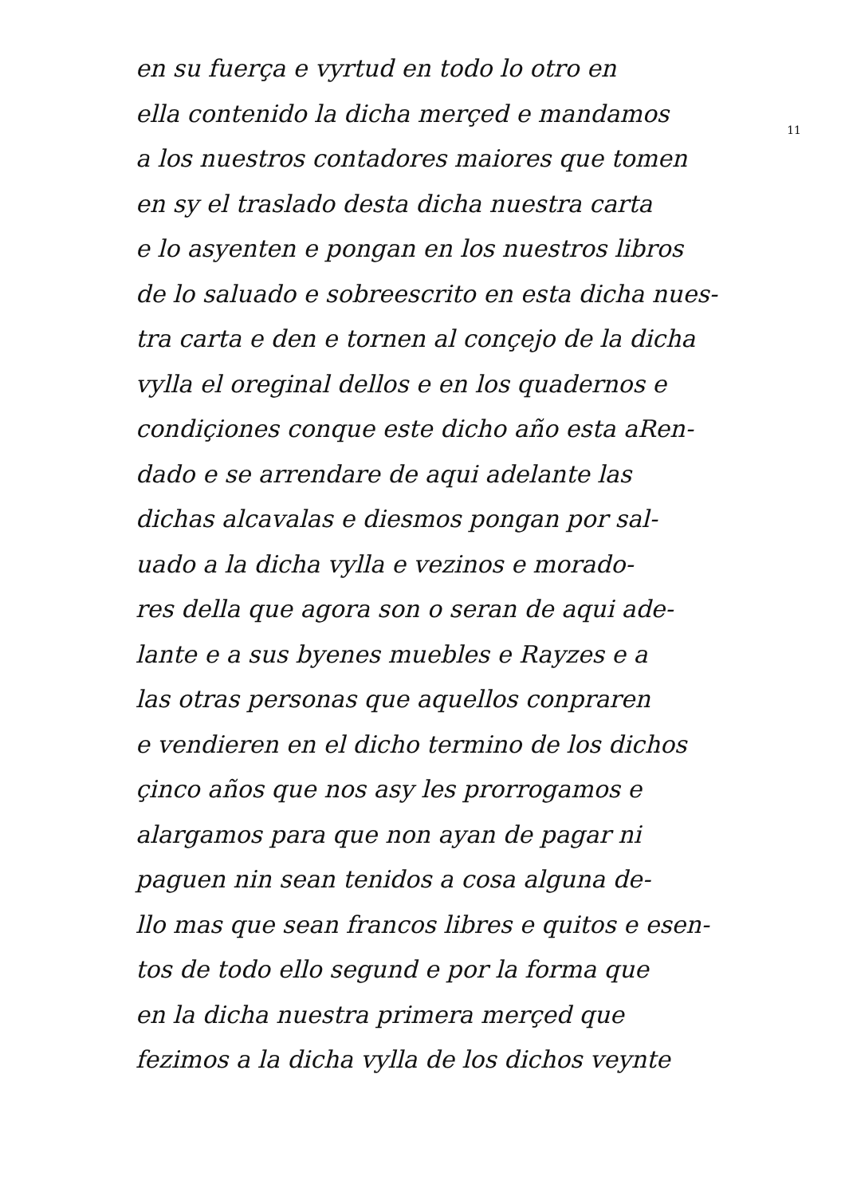11
en su fuerça e vyrtud en todo lo otro en
ella contenido la dicha merçed e mandamos
a los nuestros contadores maiores que tomen
en sy el traslado desta dicha nuestra carta
e lo asyenten e pongan en los nuestros libros
de lo saluado e sobreescrito en esta dicha nues-
tra carta e den e tornen al conçejo de la dicha
vylla el oreginal dellos e en los quadernos e
condiçiones conque este dicho año esta aRen-
dado e se arrendare de aqui adelante las
dichas alcavalas e diesmos pongan por sal-
uado a la dicha vylla e vezinos e morado-
res della que agora son o seran de aqui ade-
lante e a sus byenes muebles e Rayzes e a
las otras personas que aquellos conpraren
e vendieren en el dicho termino de los dichos
çinco años que nos asy les prorrogamos e
alargamos para que non ayan de pagar ni
paguen nin sean tenidos a cosa alguna de-
llo mas que sean francos libres e quitos e esen-
tos de todo ello segund e por la forma que
en la dicha nuestra primera merçed que
fezimos a la dicha vylla de los dichos veynte